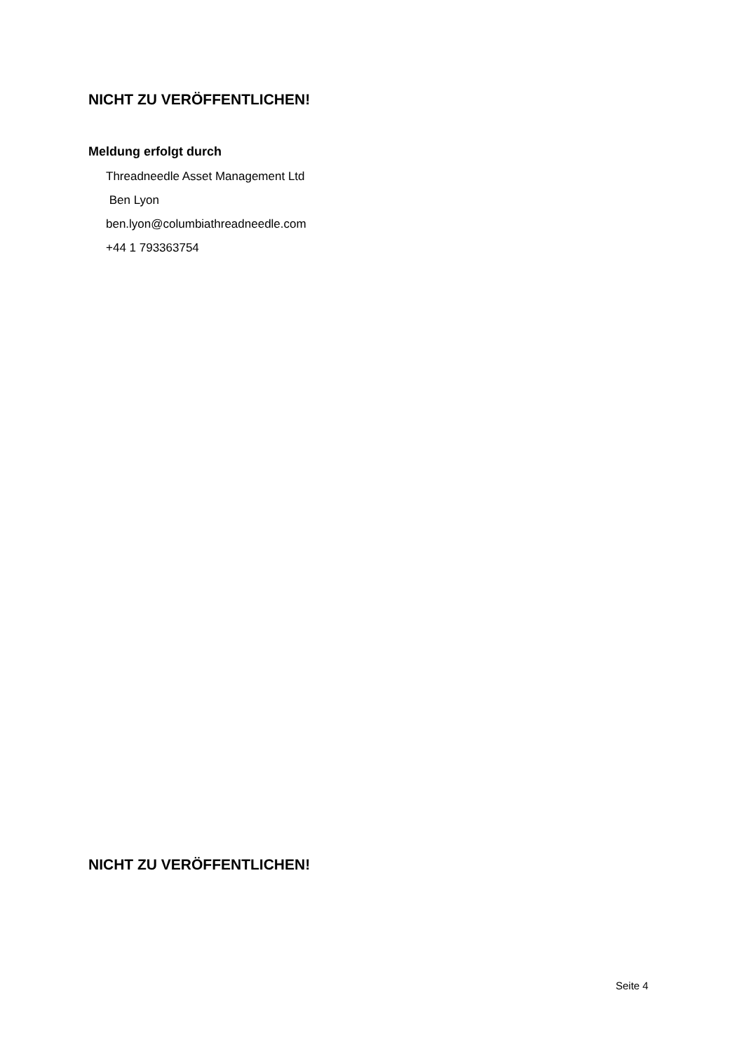NICHT ZU VERÖFFENTLICHEN!
Meldung erfolgt durch
Threadneedle Asset Management Ltd
Ben Lyon
ben.lyon@columbiathreadneedle.com
+44 1 793363754
NICHT ZU VERÖFFENTLICHEN!
Seite 4